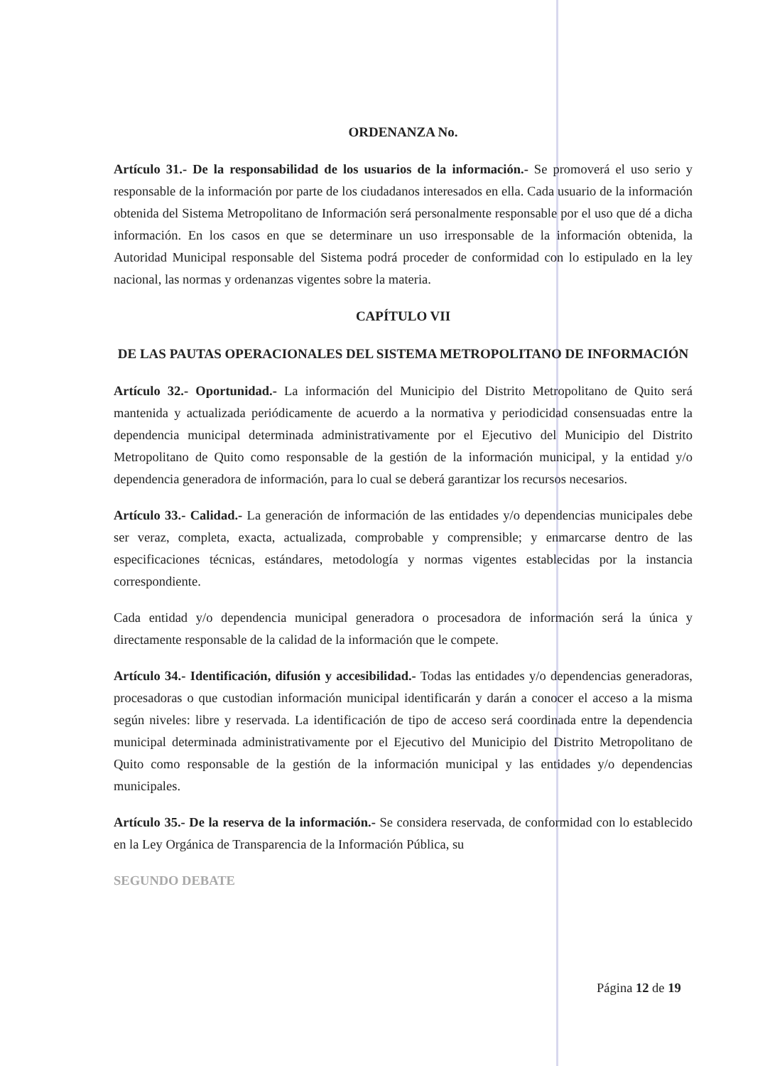ORDENANZA No.
Artículo 31.- De la responsabilidad de los usuarios de la información.- Se promoverá el uso serio y responsable de la información por parte de los ciudadanos interesados en ella. Cada usuario de la información obtenida del Sistema Metropolitano de Información será personalmente responsable por el uso que dé a dicha información. En los casos en que se determinare un uso irresponsable de la información obtenida, la Autoridad Municipal responsable del Sistema podrá proceder de conformidad con lo estipulado en la ley nacional, las normas y ordenanzas vigentes sobre la materia.
CAPÍTULO VII
DE LAS PAUTAS OPERACIONALES DEL SISTEMA METROPOLITANO DE INFORMACIÓN
Artículo 32.- Oportunidad.- La información del Municipio del Distrito Metropolitano de Quito será mantenida y actualizada periódicamente de acuerdo a la normativa y periodicidad consensuadas entre la dependencia municipal determinada administrativamente por el Ejecutivo del Municipio del Distrito Metropolitano de Quito como responsable de la gestión de la información municipal, y la entidad y/o dependencia generadora de información, para lo cual se deberá garantizar los recursos necesarios.
Artículo 33.- Calidad.- La generación de información de las entidades y/o dependencias municipales debe ser veraz, completa, exacta, actualizada, comprobable y comprensible; y enmarcarse dentro de las especificaciones técnicas, estándares, metodología y normas vigentes establecidas por la instancia correspondiente.
Cada entidad y/o dependencia municipal generadora o procesadora de información será la única y directamente responsable de la calidad de la información que le compete.
Artículo 34.- Identificación, difusión y accesibilidad.- Todas las entidades y/o dependencias generadoras, procesadoras o que custodian información municipal identificarán y darán a conocer el acceso a la misma según niveles: libre y reservada. La identificación de tipo de acceso será coordinada entre la dependencia municipal determinada administrativamente por el Ejecutivo del Municipio del Distrito Metropolitano de Quito como responsable de la gestión de la información municipal y las entidades y/o dependencias municipales.
Artículo 35.- De la reserva de la información.- Se considera reservada, de conformidad con lo establecido en la Ley Orgánica de Transparencia de la Información Pública, su
SEGUNDO DEBATE
Página 12 de 19